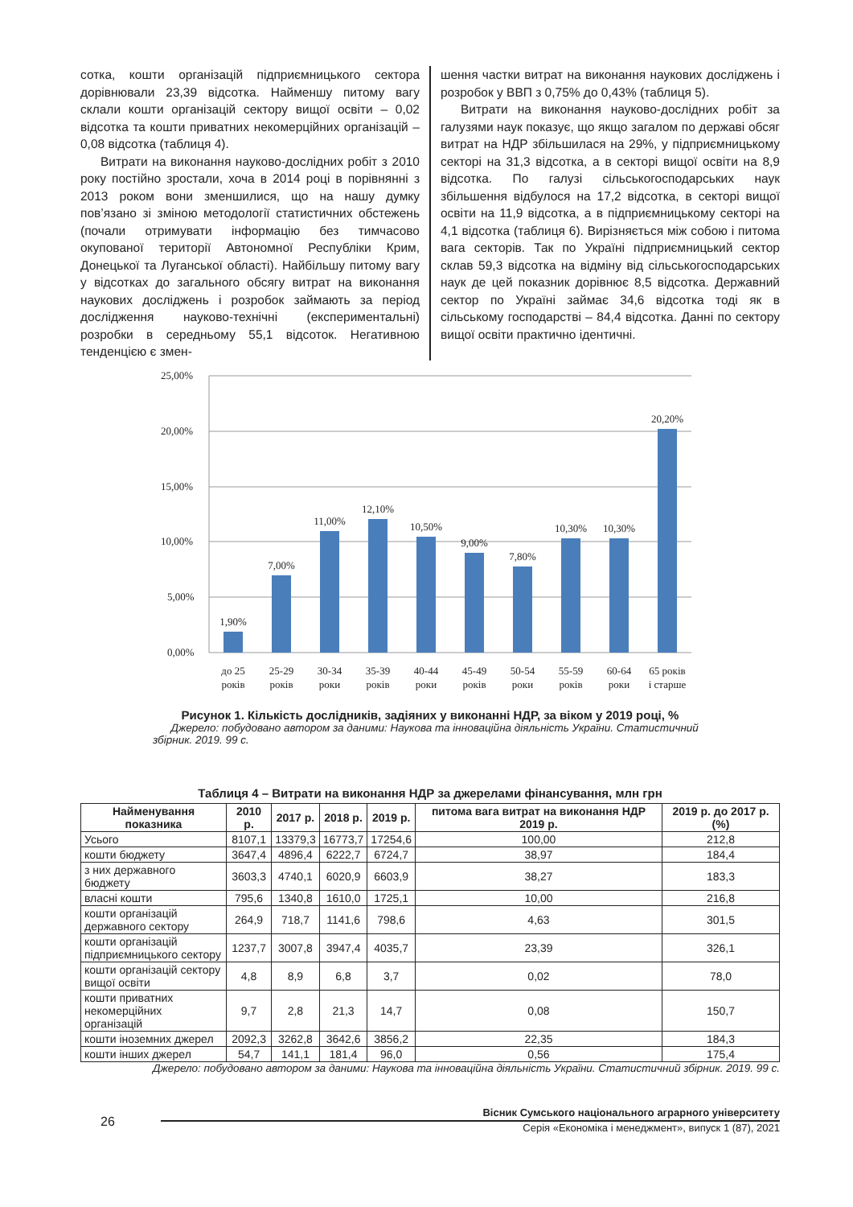сотка, кошти організацій підприємницького сектора дорівнювали 23,39 відсотка. Найменшу питому вагу склали кошти організацій сектору вищої освіти – 0,02 відсотка та кошти приватних некомерційних організацій – 0,08 відсотка (таблиця 4).
Витрати на виконання науково-дослідних робіт з 2010 року постійно зростали, хоча в 2014 році в порівнянні з 2013 роком вони зменшилися, що на нашу думку пов’язано зі зміною методології статистичних обстежень (почали отримувати інформацію без тимчасово окупованої території Автономної Республіки Крим, Донецької та Луганської області). Найбільшу питому вагу у відсотках до загального обсягу витрат на виконання наукових досліджень і розробок займають за період дослідження науково-технічні (експериментальні) розробки в середньому 55,1 відсоток. Негативною тенденцією є змен-
шення частки витрат на виконання наукових досліджень і розробок у ВВП з 0,75% до 0,43% (таблиця 5).
Витрати на виконання науково-дослідних робіт за галузями наук показує, що якщо загалом по державі обсяг витрат на НДР збільшилася на 29%, у підприємницькому секторі на 31,3 відсотка, а в секторі вищої освіти на 8,9 відсотка. По галузі сільськогосподарських наук збільшення відбулося на 17,2 відсотка, в секторі вищої освіти на 11,9 відсотка, а в підприємницькому секторі на 4,1 відсотка (таблиця 6). Вирізняється між собою і питома вага секторів. Так по Україні підприємницький сектор склав 59,3 відсотка на відміну від сільськогосподарських наук де цей показник дорівнює 8,5 відсотка. Державний сектор по Україні займає 34,6 відсотка тоді як в сільському господарстві – 84,4 відсотка. Данні по сектору вищої освіти практично ідентичні.
25,00%
20,00%
15,00%
10,00%
5,00%
0,00%
1,90%
7,00%
11,00%
12,10%
10,50%
9,00%
7,80%
10,30%
10,30%
20,20%
до 25
років
25-29
років
30-34
роки
35-39
років
40-44
роки
45-49
років
50-54
роки
55-59
років
60-64
роки
65 років
і старше
Рисунок 1. Кількість дослідників, задіяних у виконанні НДР, за віком у 2019 році, %
Джерело: побудовано автором за даними: Наукова та інноваційна діяльність України. Статистичний збірник. 2019. 99 с.
Таблиця 4 – Витрати на виконання НДР за джерелами фінансування, млн грн
| Найменування показника | 2010 р. | 2017 р. | 2018 р. | 2019 р. | питома вага витрат на виконання НДР 2019 р. | 2019 р. до 2017 р. (%) |
| --- | --- | --- | --- | --- | --- | --- |
| Усього | 8107,1 | 13379,3 | 16773,7 | 17254,6 | 100,00 | 212,8 |
| кошти бюджету | 3647,4 | 4896,4 | 6222,7 | 6724,7 | 38,97 | 184,4 |
| з них державного бюджету | 3603,3 | 4740,1 | 6020,9 | 6603,9 | 38,27 | 183,3 |
| власні кошти | 795,6 | 1340,8 | 1610,0 | 1725,1 | 10,00 | 216,8 |
| кошти організацій державного сектору | 264,9 | 718,7 | 1141,6 | 798,6 | 4,63 | 301,5 |
| кошти організацій підприємницького сектору | 1237,7 | 3007,8 | 3947,4 | 4035,7 | 23,39 | 326,1 |
| кошти організацій сектору вищої освіти | 4,8 | 8,9 | 6,8 | 3,7 | 0,02 | 78,0 |
| кошти приватних некомерційних організацій | 9,7 | 2,8 | 21,3 | 14,7 | 0,08 | 150,7 |
| кошти іноземних джерел | 2092,3 | 3262,8 | 3642,6 | 3856,2 | 22,35 | 184,3 |
| кошти інших джерел | 54,7 | 141,1 | 181,4 | 96,0 | 0,56 | 175,4 |
Джерело: побудовано автором за даними: Наукова та інноваційна діяльність України. Статистичний збірник. 2019. 99 с.
26
Вісник Сумського національного аграрного університету
Серія «Економіка і менеджмент», випуск 1 (87), 2021